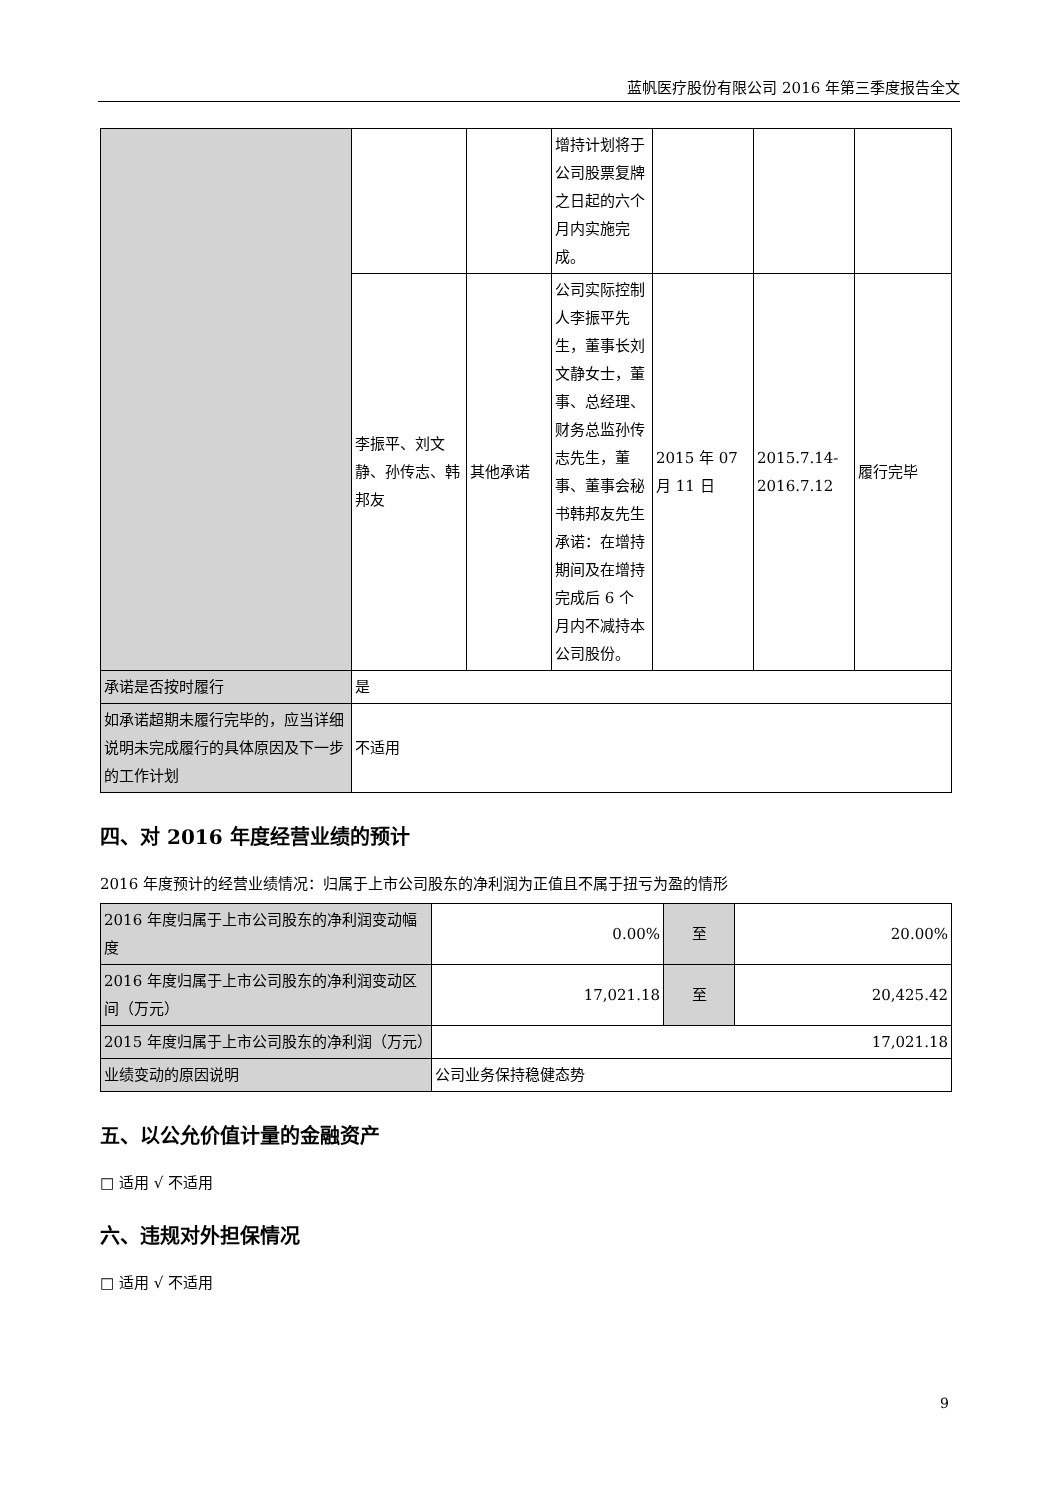蓝帆医疗股份有限公司 2016 年第三季度报告全文
| | | | 增持计划将于公司股票复牌之日起的六个月内实施完成。 | | | |
| | 李振平、刘文静、孙传志、韩邦友 | 其他承诺 | 公司实际控制人李振平先生，董事长刘文静女士，董事、总经理、财务总监孙传志先生，董事、董事会秘书韩邦友先生承诺：在增持期间及在增持完成后 6 个月内不减持本公司股份。 | 2015 年 07 月 11 日 | 2015.7.14-2016.7.12 | 履行完毕 |
| 承诺是否按时履行 | 是 | | | | | |
| 如承诺超期未履行完毕的，应当详细说明未完成履行的具体原因及下一步的工作计划 | 不适用 | | | | | |
四、对 2016 年度经营业绩的预计
2016 年度预计的经营业绩情况：归属于上市公司股东的净利润为正值且不属于扭亏为盈的情形
| 2016 年度归属于上市公司股东的净利润变动幅度 | 0.00% | 至 | 20.00% |
| 2016 年度归属于上市公司股东的净利润变动区间（万元） | 17,021.18 | 至 | 20,425.42 |
| 2015 年度归属于上市公司股东的净利润（万元） | 17,021.18 | | |
| 业绩变动的原因说明 | 公司业务保持稳健态势 | | |
五、以公允价值计量的金融资产
□ 适用 √ 不适用
六、违规对外担保情况
□ 适用 √ 不适用
9